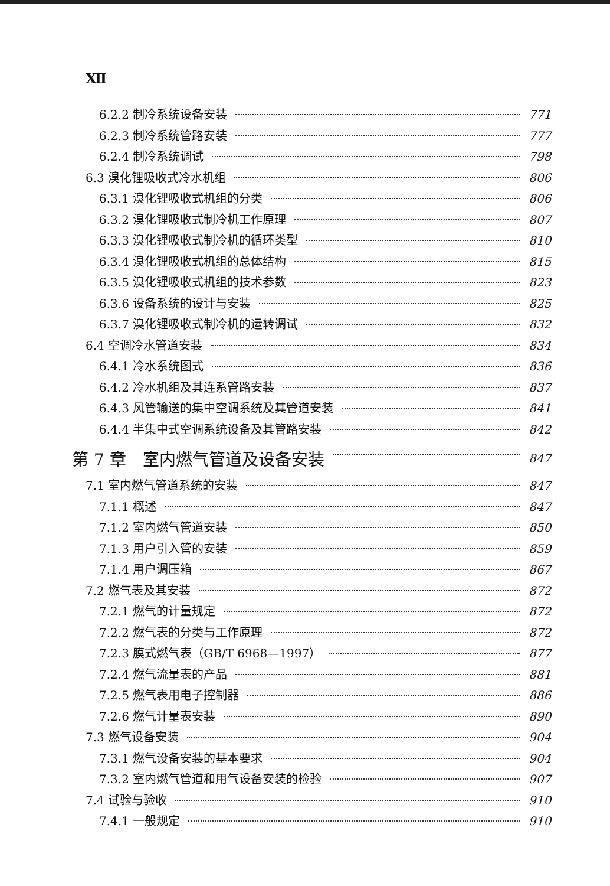Ⅻ
6.2.2 制冷系统设备安装 771
6.2.3 制冷系统管路安装 777
6.2.4 制冷系统调试 798
6.3 溴化锂吸收式冷水机组 806
6.3.1 溴化锂吸收式机组的分类 806
6.3.2 溴化锂吸收式制冷机工作原理 807
6.3.3 溴化锂吸收式制冷机的循环类型 810
6.3.4 溴化锂吸收式机组的总体结构 815
6.3.5 溴化锂吸收式机组的技术参数 823
6.3.6 设备系统的设计与安装 825
6.3.7 溴化锂吸收式制冷机的运转调试 832
6.4 空调冷水管道安装 834
6.4.1 冷水系统图式 836
6.4.2 冷水机组及其连系管路安装 837
6.4.3 风管输送的集中空调系统及其管道安装 841
6.4.4 半集中式空调系统设备及其管路安装 842
第 7 章　室内燃气管道及设备安装 847
7.1 室内燃气管道系统的安装 847
7.1.1 概述 847
7.1.2 室内燃气管道安装 850
7.1.3 用户引入管的安装 859
7.1.4 用户调压箱 867
7.2 燃气表及其安装 872
7.2.1 燃气的计量规定 872
7.2.2 燃气表的分类与工作原理 872
7.2.3 膜式燃气表（GB/T 6968—1997） 877
7.2.4 燃气流量表的产品 881
7.2.5 燃气表用电子控制器 886
7.2.6 燃气计量表安装 890
7.3 燃气设备安装 904
7.3.1 燃气设备安装的基本要求 904
7.3.2 室内燃气管道和用气设备安装的检验 907
7.4 试验与验收 910
7.4.1 一般规定 910